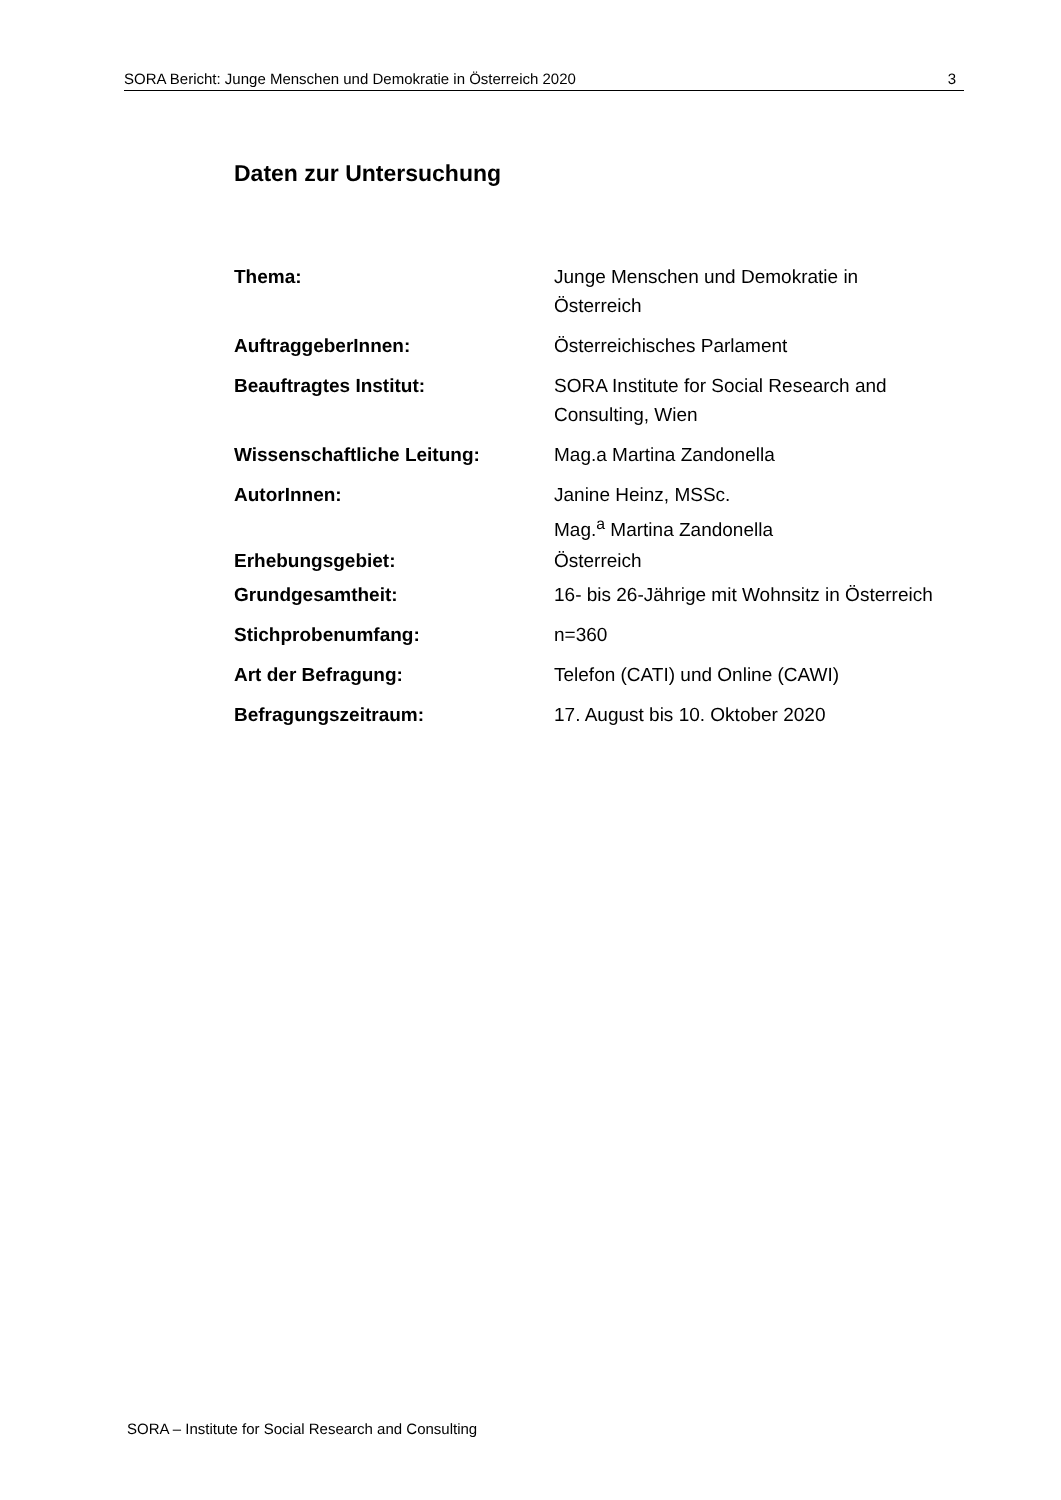SORA Bericht: Junge Menschen und Demokratie in Österreich 2020 3
Daten zur Untersuchung
| Thema: | Junge Menschen und Demokratie in Österreich |
| AuftraggeberInnen: | Österreichisches Parlament |
| Beauftragtes Institut: | SORA Institute for Social Research and Consulting, Wien |
| Wissenschaftliche Leitung: | Mag.a Martina Zandonella |
| AutorInnen: | Janine Heinz, MSSc. Mag.<sup>a</sup> Martina Zandonella |
| Erhebungsgebiet: | Österreich |
| Grundgesamtheit: | 16- bis 26-Jährige mit Wohnsitz in Österreich |
| Stichprobenumfang: | n=360 |
| Art der Befragung: | Telefon (CATI) und Online (CAWI) |
| Befragungszeitraum: | 17. August bis 10. Oktober 2020 |
SORA – Institute for Social Research and Consulting